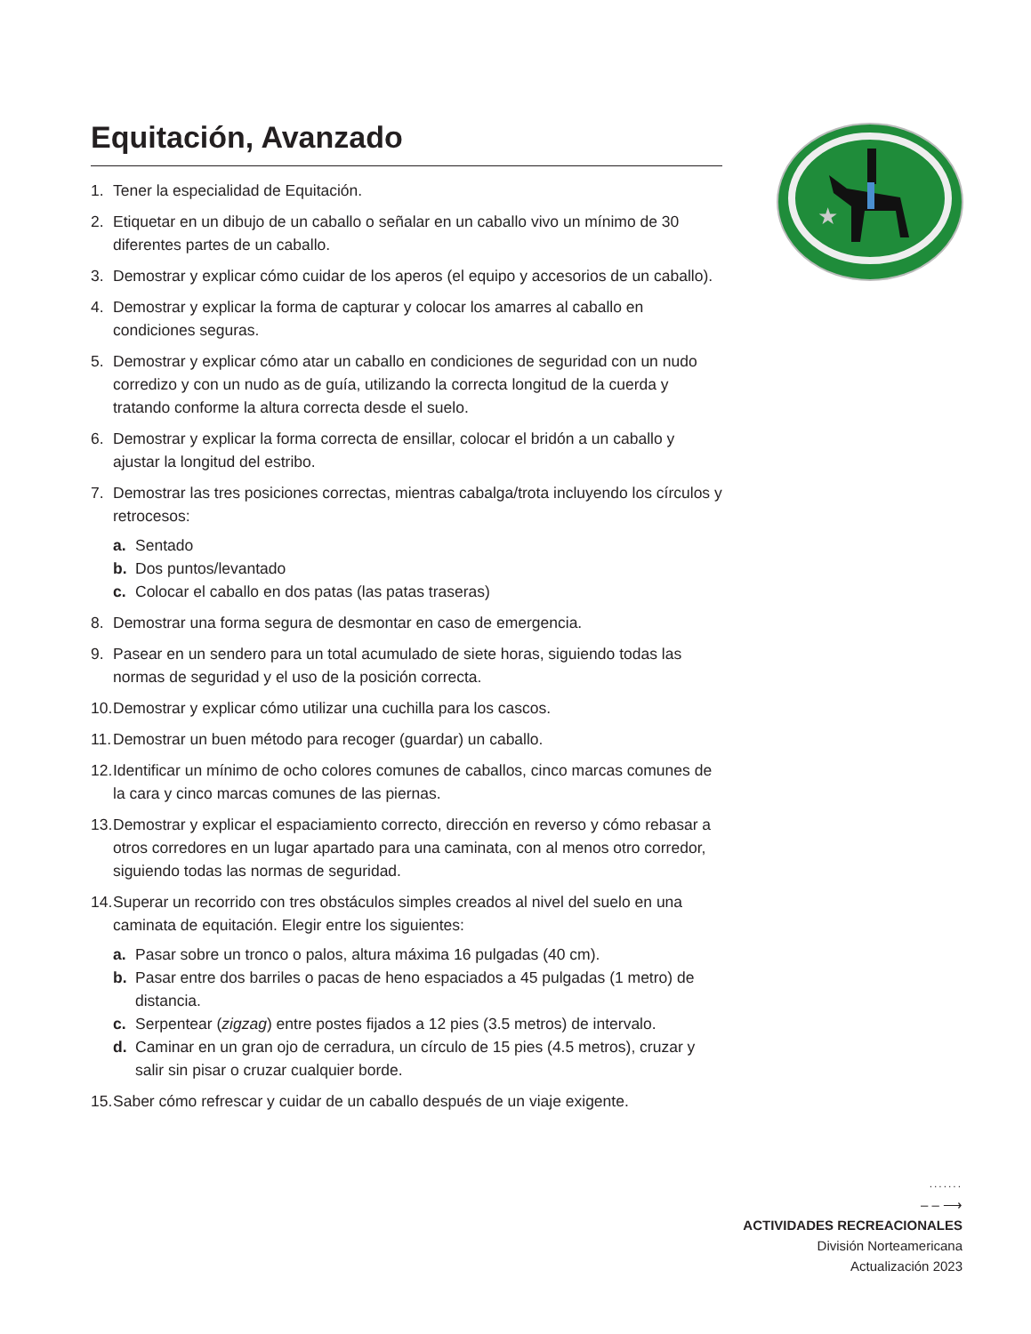Equitación, Avanzado
1. Tener la especialidad de Equitación.
2. Etiquetar en un dibujo de un caballo o señalar en un caballo vivo un mínimo de 30 diferentes partes de un caballo.
3. Demostrar y explicar cómo cuidar de los aperos (el equipo y accesorios de un caballo).
4. Demostrar y explicar la forma de capturar y colocar los amarres al caballo en condiciones seguras.
5. Demostrar y explicar cómo atar un caballo en condiciones de seguridad con un nudo corredizo y con un nudo as de guía, utilizando la correcta longitud de la cuerda y tratando conforme la altura correcta desde el suelo.
6. Demostrar y explicar la forma correcta de ensillar, colocar el bridón a un caballo y ajustar la longitud del estribo.
7. Demostrar las tres posiciones correctas, mientras cabalga/trota incluyendo los círculos y retrocesos:
a. Sentado
b. Dos puntos/levantado
c. Colocar el caballo en dos patas (las patas traseras)
8. Demostrar una forma segura de desmontar en caso de emergencia.
9. Pasear en un sendero para un total acumulado de siete horas, siguiendo todas las normas de seguridad y el uso de la posición correcta.
10. Demostrar y explicar cómo utilizar una cuchilla para los cascos.
11. Demostrar un buen método para recoger (guardar) un caballo.
12. Identificar un mínimo de ocho colores comunes de caballos, cinco marcas comunes de la cara y cinco marcas comunes de las piernas.
13. Demostrar y explicar el espaciamiento correcto, dirección en reverso y cómo rebasar a otros corredores en un lugar apartado para una caminata, con al menos otro corredor, siguiendo todas las normas de seguridad.
14. Superar un recorrido con tres obstáculos simples creados al nivel del suelo en una caminata de equitación. Elegir entre los siguientes:
a. Pasar sobre un tronco o palos, altura máxima 16 pulgadas (40 cm).
b. Pasar entre dos barriles o pacas de heno espaciados a 45 pulgadas (1 metro) de distancia.
c. Serpentear (zigzag) entre postes fijados a 12 pies (3.5 metros) de intervalo.
d. Caminar en un gran ojo de cerradura, un círculo de 15 pies (4.5 metros), cruzar y salir sin pisar o cruzar cualquier borde.
15. Saber cómo refrescar y cuidar de un caballo después de un viaje exigente.
★
.......
– – ⟶
ACTIVIDADES RECREACIONALES
División Norteamericana
Actualización 2023